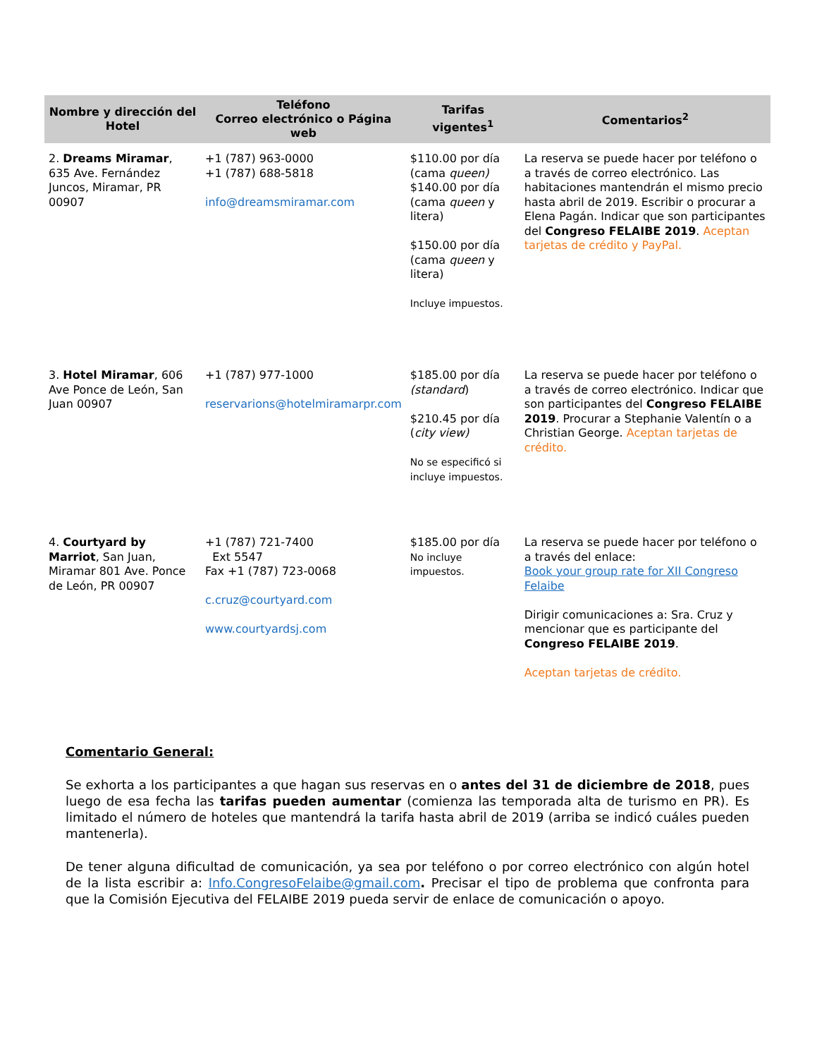| Nombre y dirección del Hotel | Teléfono Correo electrónico o Página web | Tarifas vigentes<sup>1</sup> | Comentarios<sup>2</sup> |
| --- | --- | --- | --- |
| 2. Dreams Miramar , 635 Ave. Fernández Juncos, Miramar, PR 00907 | +1 (787) 963-0000 +1 (787) 688-5818 info@dreamsmiramar.com | $110.00 por día (cama queen) $140.00 por día (cama queen y litera) $150.00 por día (cama queen y litera) Incluye impuestos. | La reserva se puede hacer por teléfono o a través de correo electrónico. Las habitaciones mantendrán el mismo precio hasta abril de 2019. Escribir o procurar a Elena Pagán. Indicar que son participantes del Congreso FELAIBE 2019 . Aceptan tarjetas de crédito y PayPal. |
| 3. Hotel Miramar , 606 Ave Ponce de León, San Juan 00907 | +1 (787) 977-1000 reservarions@hotelmiramarpr.com | $185.00 por día (standard ) $210.45 por día ( city view) No se especificó si incluye impuestos. | La reserva se puede hacer por teléfono o a través de correo electrónico. Indicar que son participantes del Congreso FELAIBE 2019 . Procurar a Stephanie Valentín o a Christian George. Aceptan tarjetas de crédito. |
| 4. Courtyard by Marriot , San Juan, Miramar 801 Ave. Ponce de León, PR 00907 | +1 (787) 721-7400 Ext 5547 Fax +1 (787) 723-0068 c.cruz@courtyard.com www.courtyardsj.com | $185.00 por día No incluye impuestos. | La reserva se puede hacer por teléfono o a través del enlace: Book your group rate for XII Congreso Felaibe Dirigir comunicaciones a: Sra. Cruz y mencionar que es participante del Congreso FELAIBE 2019 . Aceptan tarjetas de crédito. |
Comentario General:
Se exhorta a los participantes a que hagan sus reservas en o antes del 31 de diciembre de 2018, pues luego de esa fecha las tarifas pueden aumentar (comienza las temporada alta de turismo en PR). Es limitado el número de hoteles que mantendrá la tarifa hasta abril de 2019 (arriba se indicó cuáles pueden mantenerla).
De tener alguna dificultad de comunicación, ya sea por teléfono o por correo electrónico con algún hotel de la lista escribir a: Info.CongresoFelaibe@gmail.com. Precisar el tipo de problema que confronta para que la Comisión Ejecutiva del FELAIBE 2019 pueda servir de enlace de comunicación o apoyo.